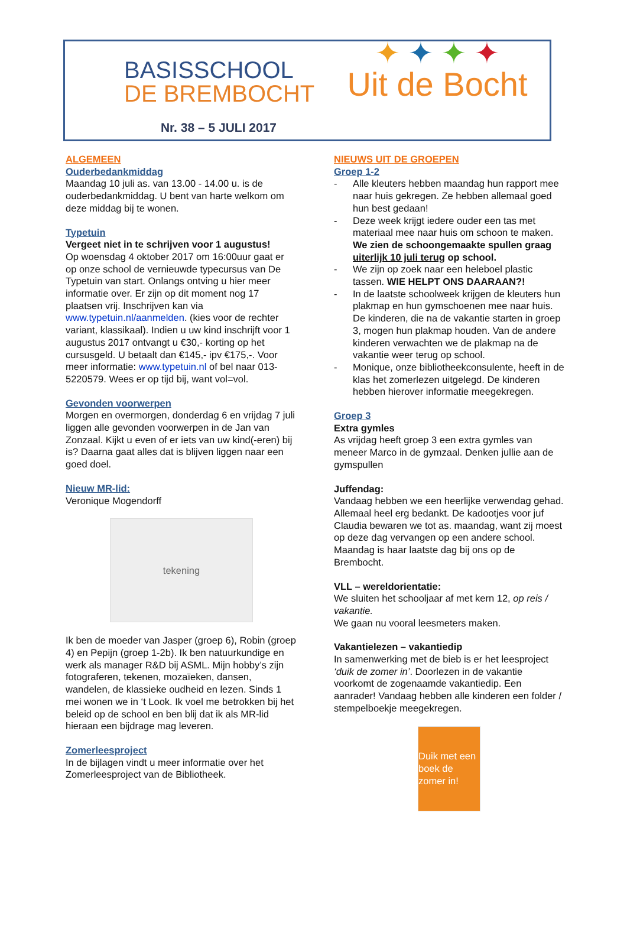BASISSCHOOL
DE BREMBOCHT
Nr. 38 – 5 JULI 2017
✦ ✦ ✦ ✦
Uit de Bocht
ALGEMEEN
Ouderbedankmiddag
Maandag 10 juli as. van 13.00 - 14.00 u. is de ouderbedankmiddag. U bent van harte welkom om deze middag bij te wonen.
Typetuin
Vergeet niet in te schrijven voor 1 augustus!
Op woensdag 4 oktober 2017 om 16:00uur gaat er op onze school de vernieuwde typecursus van De Typetuin van start. Onlangs ontving u hier meer informatie over. Er zijn op dit moment nog 17 plaatsen vrij. Inschrijven kan via www.typetuin.nl/aanmelden. (kies voor de rechter variant, klassikaal). Indien u uw kind inschrijft voor 1 augustus 2017 ontvangt u €30,- korting op het cursusgeld. U betaalt dan €145,- ipv €175,-. Voor meer informatie: www.typetuin.nl of bel naar 013-5220579. Wees er op tijd bij, want vol=vol.
Gevonden voorwerpen
Morgen en overmorgen, donderdag 6 en vrijdag 7 juli liggen alle gevonden voorwerpen in de Jan van Zonzaal. Kijkt u even of er iets van uw kind(-eren) bij is? Daarna gaat alles dat is blijven liggen naar een goed doel.
Nieuw MR-lid:
Veronique Mogendorff
tekening
Ik ben de moeder van Jasper (groep 6), Robin (groep 4) en Pepijn (groep 1-2b). Ik ben natuurkundige en werk als manager R&D bij ASML. Mijn hobby’s zijn fotograferen, tekenen, mozaïeken, dansen, wandelen, de klassieke oudheid en lezen. Sinds 1 mei wonen we in ‘t Look. Ik voel me betrokken bij het beleid op de school en ben blij dat ik als MR-lid hieraan een bijdrage mag leveren.
Zomerleesproject
In de bijlagen vindt u meer informatie over het Zomerleesproject van de Bibliotheek.
NIEUWS UIT DE GROEPEN
Groep 1-2
- Alle kleuters hebben maandag hun rapport mee naar huis gekregen. Ze hebben allemaal goed hun best gedaan!
- Deze week krijgt iedere ouder een tas met materiaal mee naar huis om schoon te maken. We zien de schoongemaakte spullen graag uiterlijk 10 juli terug op school.
- We zijn op zoek naar een heleboel plastic tassen. WIE HELPT ONS DAARAAN?!
- In de laatste schoolweek krijgen de kleuters hun plakmap en hun gymschoenen mee naar huis. De kinderen, die na de vakantie starten in groep 3, mogen hun plakmap houden. Van de andere kinderen verwachten we de plakmap na de vakantie weer terug op school.
- Monique, onze bibliotheekconsulente, heeft in de klas het zomerlezen uitgelegd. De kinderen hebben hierover informatie meegekregen.
Groep 3
Extra gymles
As vrijdag heeft groep 3 een extra gymles van meneer Marco in de gymzaal. Denken jullie aan de gymspullen
Juffendag:
Vandaag hebben we een heerlijke verwendag gehad. Allemaal heel erg bedankt. De kadootjes voor juf Claudia bewaren we tot as. maandag, want zij moest op deze dag vervangen op een andere school. Maandag is haar laatste dag bij ons op de Brembocht.
VLL – wereldorientatie:
We sluiten het schooljaar af met kern 12, op reis / vakantie.
We gaan nu vooral leesmeters maken.
Vakantielezen – vakantiedip
In samenwerking met de bieb is er het leesproject ‘duik de zomer in’. Doorlezen in de vakantie voorkomt de zogenaamde vakantiedip. Een aanrader! Vandaag hebben alle kinderen een folder / stempelboekje meegekregen.
Duik met een boek de zomer in!